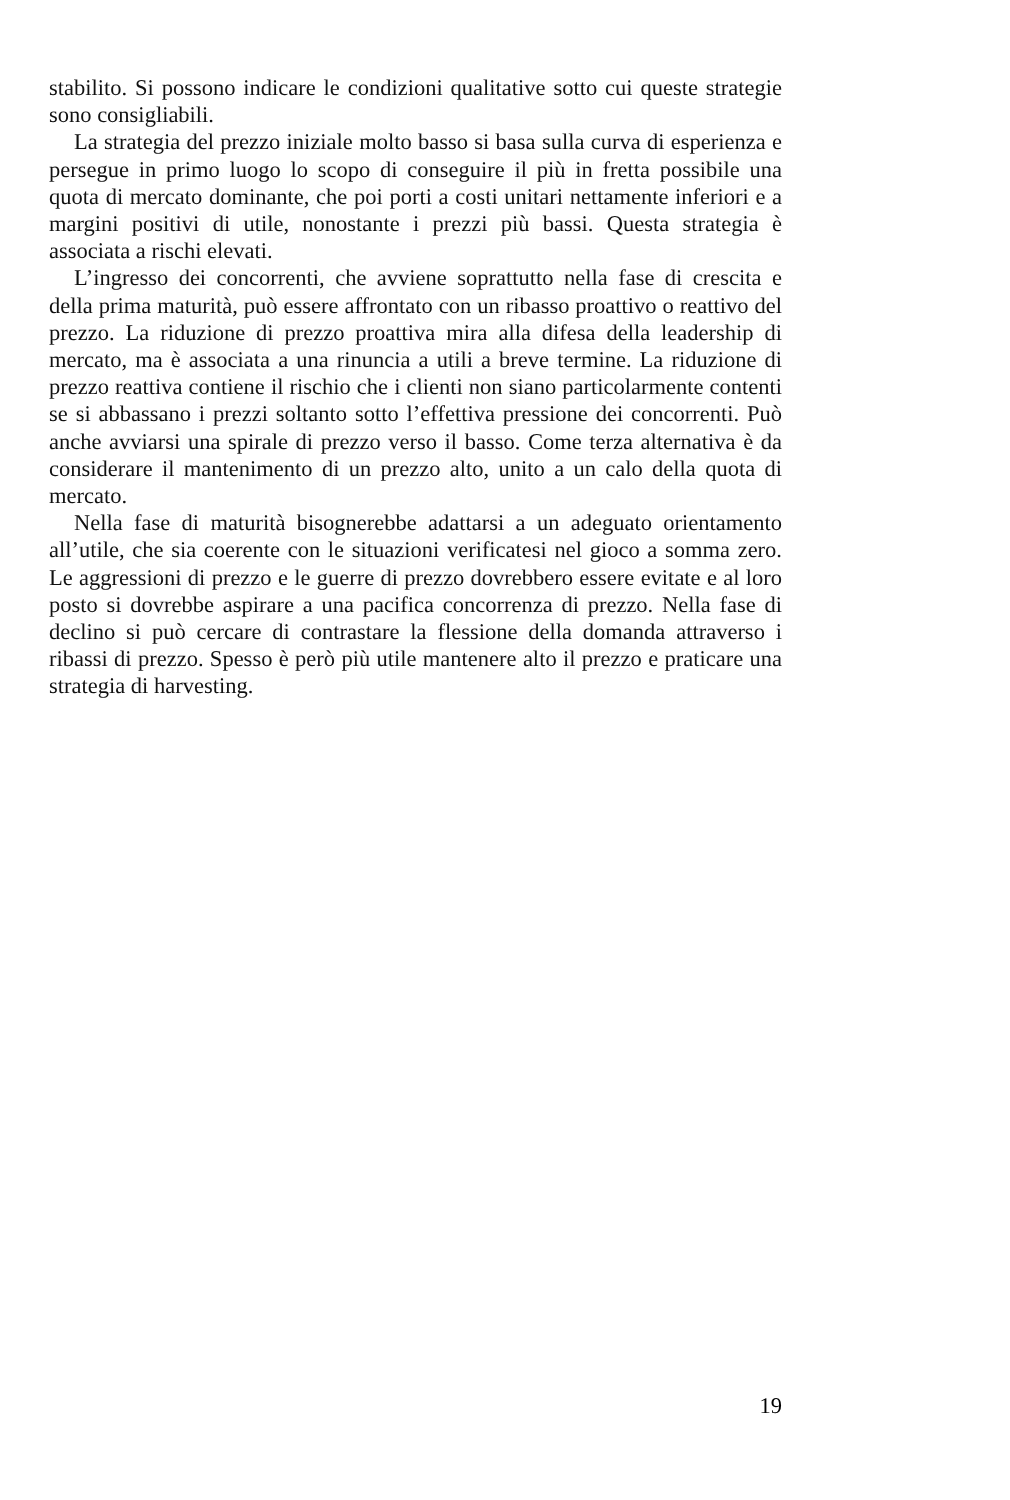stabilito. Si possono indicare le condizioni qualitative sotto cui queste strategie sono consigliabili.
La strategia del prezzo iniziale molto basso si basa sulla curva di esperienza e persegue in primo luogo lo scopo di conseguire il più in fretta possibile una quota di mercato dominante, che poi porti a costi unitari nettamente inferiori e a margini positivi di utile, nonostante i prezzi più bassi. Questa strategia è associata a rischi elevati.
L’ingresso dei concorrenti, che avviene soprattutto nella fase di crescita e della prima maturità, può essere affrontato con un ribasso proattivo o reattivo del prezzo. La riduzione di prezzo proattiva mira alla difesa della leadership di mercato, ma è associata a una rinuncia a utili a breve termine. La riduzione di prezzo reattiva contiene il rischio che i clienti non siano particolarmente contenti se si abbassano i prezzi soltanto sotto l’effettiva pressione dei concorrenti. Può anche avviarsi una spirale di prezzo verso il basso. Come terza alternativa è da considerare il mantenimento di un prezzo alto, unito a un calo della quota di mercato.
Nella fase di maturità bisognerebbe adattarsi a un adeguato orientamento all’utile, che sia coerente con le situazioni verificatesi nel gioco a somma zero. Le aggressioni di prezzo e le guerre di prezzo dovrebbero essere evitate e al loro posto si dovrebbe aspirare a una pacifica concorrenza di prezzo. Nella fase di declino si può cercare di contrastare la flessione della domanda attraverso i ribassi di prezzo. Spesso è però più utile mantenere alto il prezzo e praticare una strategia di harvesting.
19